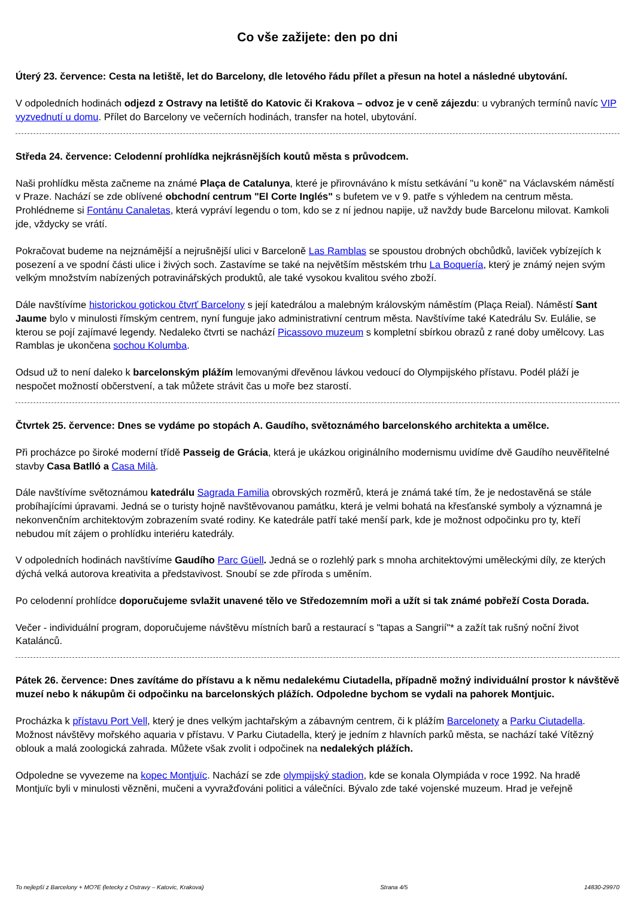Co vše zažijete: den po dni
Úterý 23. července: Cesta na letiště, let do Barcelony, dle letového řádu přílet a přesun na hotel a následné ubytování.
V odpoledních hodinách odjezd z Ostravy na letiště do Katovic či Krakova – odvoz je v ceně zájezdu: u vybraných termínů navíc VIP vyzvednutí u domu. Přílet do Barcelony ve večerních hodinách, transfer na hotel, ubytování.
Středa 24. července: Celodenní prohlídka nejkrásnějších koutů města s průvodcem.
Naši prohlídku města začneme na známé Plaça de Catalunya, které je přirovnáváno k místu setkávání "u koně" na Václavském náměstí v Praze. Nachází se zde oblívené obchodní centrum "El Corte Inglés" s bufetem ve v 9. patře s výhledem na centrum města. Prohlédneme si Fontánu Canaletas, která vypráví legendu o tom, kdo se z ní jednou napije, už navždy bude Barcelonu milovat. Kamkoli jde, vždycky se vrátí.
Pokračovat budeme na nejznámější a nejrušnější ulici v Barceloně Las Ramblas se spoustou drobných obchůdků, laviček vybízejích k posezení a ve spodní části ulice i živých soch. Zastavíme se také na největším městském trhu La Boquería, který je známý nejen svým velkým množstvím nabízených potravinářských produktů, ale také vysokou kvalitou svého zboží.
Dále navštívíme historickou gotickou čtvrť Barcelony s její katedrálou a malebným královským náměstím (Plaça Reial). Náměstí Sant Jaume bylo v minulosti římským centrem, nyní funguje jako administrativní centrum města. Navštívíme také Katedrálu Sv. Eulálie, se kterou se pojí zajímavé legendy. Nedaleko čtvrti se nachází Picassovo muzeum s kompletní sbírkou obrazů z rané doby umělcovy. Las Ramblas je ukončena sochou Kolumba.
Odsud už to není daleko k barcelonským plážím lemovanými dřevěnou lávkou vedoucí do Olympijského přístavu. Podél pláží je nespočet možností občerstvení, a tak můžete strávit čas u moře bez starostí.
Čtvrtek 25. července: Dnes se vydáme po stopách A. Gaudího, světoznámého barcelonského architekta a umělce.
Při procházce po široké moderní třídě Passeig de Grácia, která je ukázkou originálního modernismu uvidíme dvě Gaudího neuvěřitelné stavby Casa Batlló a Casa Milà.
Dále navštívíme světoznámou katedrálu Sagrada Familia obrovských rozměrů, která je známá také tím, že je nedostavěná se stále probíhajícími úpravami. Jedná se o turisty hojně navštěvovanou památku, která je velmi bohatá na křesťanské symboly a významná je nekonvenčním architektovým zobrazením svaté rodiny. Ke katedrále patří také menší park, kde je možnost odpočinku pro ty, kteří nebudou mít zájem o prohlídku interiéru katedrály.
V odpoledních hodinách navštívíme Gaudího Parc Güell. Jedná se o rozlehlý park s mnoha architektovými uměleckými díly, ze kterých dýchá velká autorova kreativita a představivost. Snoubí se zde příroda s uměním.
Po celodenní prohlídce doporučujeme svlažit unavené tělo ve Středozemním moři a užít si tak známé pobřeží Costa Dorada.
Večer - individuální program, doporučujeme návštěvu místních barů a restaurací s "tapas a Sangrií"* a zažít tak rušný noční život Katalánců.
Pátek 26. července: Dnes zavítáme do přístavu a k němu nedalekému Ciutadella, případně možný individuální prostor k návštěvě muzeí nebo k nákupům či odpočinku na barcelonských plážích. Odpoledne bychom se vydali na pahorek Montjuic.
Procházka k přístavu Port Vell, který je dnes velkým jachtařským a zábavným centrem, či k plážím Barcelonety a Parku Ciutadella. Možnost návštěvy mořského aquaria v přístavu. V Parku Ciutadella, který je jedním z hlavních parků města, se nachází také Vítězný oblouk a malá zoologická zahrada. Můžete však zvolit i odpočinek na nedalekých plážích.
Odpoledne se vyvezeme na kopec Montjuïc. Nachází se zde olympijský stadion, kde se konala Olympiáda v roce 1992. Na hradě Montjuïc byli v minulosti vězněni, mučeni a vyvražďováni politici a válečníci. Bývalo zde také vojenské muzeum. Hrad je veřejně
To nejlepší z Barcelony + MO?E (letecky z Ostravy – Katovic, Krakova) Strana 4/5 14830-29970